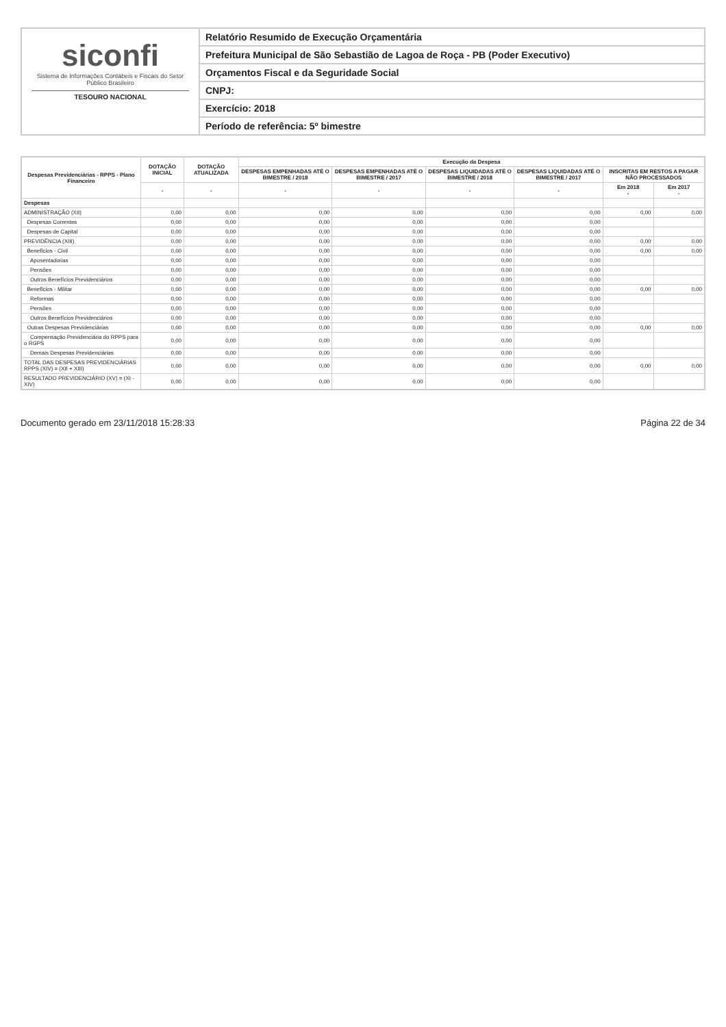siconfi
Sistema de Informações Contábeis e Fiscais do Setor Público Brasileiro
TESOURO NACIONAL
Relatório Resumido de Execução Orçamentária
Prefeitura Municipal de São Sebastião de Lagoa de Roça - PB (Poder Executivo)
Orçamentos Fiscal e da Seguridade Social
CNPJ:
Exercício: 2018
Período de referência: 5º bimestre
| Despesas Previdenciárias - RPPS - Plano Financeiro | DOTAÇÃO INICIAL | DOTAÇÃO ATUALIZADA | Execução da Despesa | | | | | |
| --- | --- | --- | --- | --- | --- | --- | --- | --- |
| | | | DESPESAS EMPENHADAS ATÉ O BIMESTRE / 2018 | DESPESAS EMPENHADAS ATÉ O BIMESTRE / 2017 | DESPESAS LIQUIDADAS ATÉ O BIMESTRE / 2018 | DESPESAS LIQUIDADAS ATÉ O BIMESTRE / 2017 | INSCRITAS EM RESTOS A PAGAR NÃO PROCESSADOS | |
| | - | - | - | - | - | - | Em 2018 - | Em 2017 - |
| Despesas | | | | | | | | |
| ADMINISTRAÇÃO (XII) | 0,00 | 0,00 | 0,00 | 0,00 | 0,00 | 0,00 | 0,00 | 0,00 |
| Despesas Correntes | 0,00 | 0,00 | 0,00 | 0,00 | 0,00 | 0,00 | | |
| Despesas de Capital | 0,00 | 0,00 | 0,00 | 0,00 | 0,00 | 0,00 | | |
| PREVIDÊNCIA (XIII) | 0,00 | 0,00 | 0,00 | 0,00 | 0,00 | 0,00 | 0,00 | 0,00 |
| Benefícios - Civil | 0,00 | 0,00 | 0,00 | 0,00 | 0,00 | 0,00 | 0,00 | 0,00 |
| Aposentadorias | 0,00 | 0,00 | 0,00 | 0,00 | 0,00 | 0,00 | | |
| Pensões | 0,00 | 0,00 | 0,00 | 0,00 | 0,00 | 0,00 | | |
| Outros Benefícios Previdenciários | 0,00 | 0,00 | 0,00 | 0,00 | 0,00 | 0,00 | | |
| Benefícios - Militar | 0,00 | 0,00 | 0,00 | 0,00 | 0,00 | 0,00 | 0,00 | 0,00 |
| Reformas | 0,00 | 0,00 | 0,00 | 0,00 | 0,00 | 0,00 | | |
| Pensões | 0,00 | 0,00 | 0,00 | 0,00 | 0,00 | 0,00 | | |
| Outros Benefícios Previdenciários | 0,00 | 0,00 | 0,00 | 0,00 | 0,00 | 0,00 | | |
| Outras Despesas Previdenciárias | 0,00 | 0,00 | 0,00 | 0,00 | 0,00 | 0,00 | 0,00 | 0,00 |
| Compensação Previdenciária do RPPS para o RGPS | 0,00 | 0,00 | 0,00 | 0,00 | 0,00 | 0,00 | | |
| Demais Despesas Previdenciárias | 0,00 | 0,00 | 0,00 | 0,00 | 0,00 | 0,00 | | |
| TOTAL DAS DESPESAS PREVIDENCIÁRIAS RPPS (XIV) = (XII + XIII) | 0,00 | 0,00 | 0,00 | 0,00 | 0,00 | 0,00 | 0,00 | 0,00 |
| RESULTADO PREVIDENCIÁRIO (XV) = (XI - XIV) | 0,00 | 0,00 | 0,00 | 0,00 | 0,00 | 0,00 | | |
Documento gerado em 23/11/2018 15:28:33 Página 22 de 34